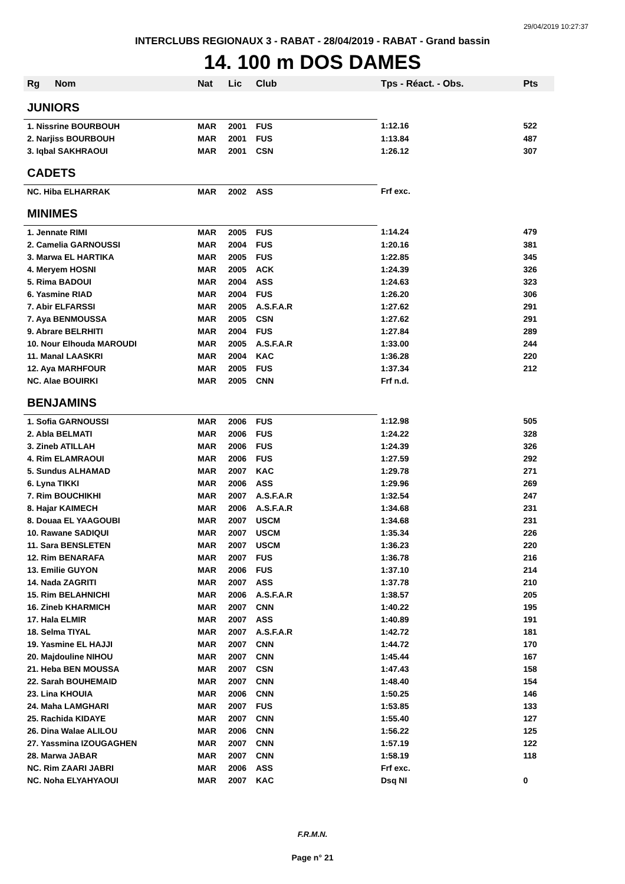29/04/2019 10:27:37
INTERCLUBS REGIONAUX 3 - RABAT - 28/04/2019 - RABAT - Grand bassin
14. 100 m DOS DAMES
| Rg | Nom | Nat | Lic | Club | Tps - Réact. - Obs. | Pts |
| --- | --- | --- | --- | --- | --- | --- |
| JUNIORS | | | | | | |
| 1. Nissrine BOURBOUH | | MAR | 2001 | FUS | 1:12.16 | 522 |
| 2. Narjiss BOURBOUH | | MAR | 2001 | FUS | 1:13.84 | 487 |
| 3. Iqbal SAKHRAOUI | | MAR | 2001 | CSN | 1:26.12 | 307 |
| CADETS | | | | | | |
| NC. Hiba ELHARRAK | | MAR | 2002 | ASS | Frf exc. | |
| MINIMES | | | | | | |
| 1. Jennate RIMI | | MAR | 2005 | FUS | 1:14.24 | 479 |
| 2. Camelia GARNOUSSI | | MAR | 2004 | FUS | 1:20.16 | 381 |
| 3. Marwa EL HARTIKA | | MAR | 2005 | FUS | 1:22.85 | 345 |
| 4. Meryem HOSNI | | MAR | 2005 | ACK | 1:24.39 | 326 |
| 5. Rima BADOUI | | MAR | 2004 | ASS | 1:24.63 | 323 |
| 6. Yasmine RIAD | | MAR | 2004 | FUS | 1:26.20 | 306 |
| 7. Abir ELFARSSI | | MAR | 2005 | A.S.F.A.R | 1:27.62 | 291 |
| 7. Aya BENMOUSSA | | MAR | 2005 | CSN | 1:27.62 | 291 |
| 9. Abrare BELRHITI | | MAR | 2004 | FUS | 1:27.84 | 289 |
| 10. Nour Elhouda MAROUDI | | MAR | 2005 | A.S.F.A.R | 1:33.00 | 244 |
| 11. Manal LAASKRI | | MAR | 2004 | KAC | 1:36.28 | 220 |
| 12. Aya MARHFOUR | | MAR | 2005 | FUS | 1:37.34 | 212 |
| NC. Alae BOUIRKI | | MAR | 2005 | CNN | Frf n.d. | |
| BENJAMINS | | | | | | |
| 1. Sofia GARNOUSSI | | MAR | 2006 | FUS | 1:12.98 | 505 |
| 2. Abla BELMATI | | MAR | 2006 | FUS | 1:24.22 | 328 |
| 3. Zineb ATILLAH | | MAR | 2006 | FUS | 1:24.39 | 326 |
| 4. Rim ELAMRAOUI | | MAR | 2006 | FUS | 1:27.59 | 292 |
| 5. Sundus ALHAMAD | | MAR | 2007 | KAC | 1:29.78 | 271 |
| 6. Lyna TIKKI | | MAR | 2006 | ASS | 1:29.96 | 269 |
| 7. Rim BOUCHIKHI | | MAR | 2007 | A.S.F.A.R | 1:32.54 | 247 |
| 8. Hajar KAIMECH | | MAR | 2006 | A.S.F.A.R | 1:34.68 | 231 |
| 8. Douaa EL YAAGOUBI | | MAR | 2007 | USCM | 1:34.68 | 231 |
| 10. Rawane SADIQUI | | MAR | 2007 | USCM | 1:35.34 | 226 |
| 11. Sara BENSLETEN | | MAR | 2007 | USCM | 1:36.23 | 220 |
| 12. Rim BENARAFA | | MAR | 2007 | FUS | 1:36.78 | 216 |
| 13. Emilie GUYON | | MAR | 2006 | FUS | 1:37.10 | 214 |
| 14. Nada ZAGRITI | | MAR | 2007 | ASS | 1:37.78 | 210 |
| 15. Rim BELAHNICHI | | MAR | 2006 | A.S.F.A.R | 1:38.57 | 205 |
| 16. Zineb KHARMICH | | MAR | 2007 | CNN | 1:40.22 | 195 |
| 17. Hala ELMIR | | MAR | 2007 | ASS | 1:40.89 | 191 |
| 18. Selma TIYAL | | MAR | 2007 | A.S.F.A.R | 1:42.72 | 181 |
| 19. Yasmine EL HAJJI | | MAR | 2007 | CNN | 1:44.72 | 170 |
| 20. Majdouline NIHOU | | MAR | 2007 | CNN | 1:45.44 | 167 |
| 21. Heba BEN MOUSSA | | MAR | 2007 | CSN | 1:47.43 | 158 |
| 22. Sarah BOUHEMAID | | MAR | 2007 | CNN | 1:48.40 | 154 |
| 23. Lina KHOUIA | | MAR | 2006 | CNN | 1:50.25 | 146 |
| 24. Maha LAMGHARI | | MAR | 2007 | FUS | 1:53.85 | 133 |
| 25. Rachida KIDAYE | | MAR | 2007 | CNN | 1:55.40 | 127 |
| 26. Dina Walae ALILOU | | MAR | 2006 | CNN | 1:56.22 | 125 |
| 27. Yassmina IZOUGAGHEN | | MAR | 2007 | CNN | 1:57.19 | 122 |
| 28. Marwa JABAR | | MAR | 2007 | CNN | 1:58.19 | 118 |
| NC. Rim ZAARI JABRI | | MAR | 2006 | ASS | Frf exc. | |
| NC. Noha ELYAHYAOUI | | MAR | 2007 | KAC | Dsq NI | 0 |
F.R.M.N.
Page n° 21